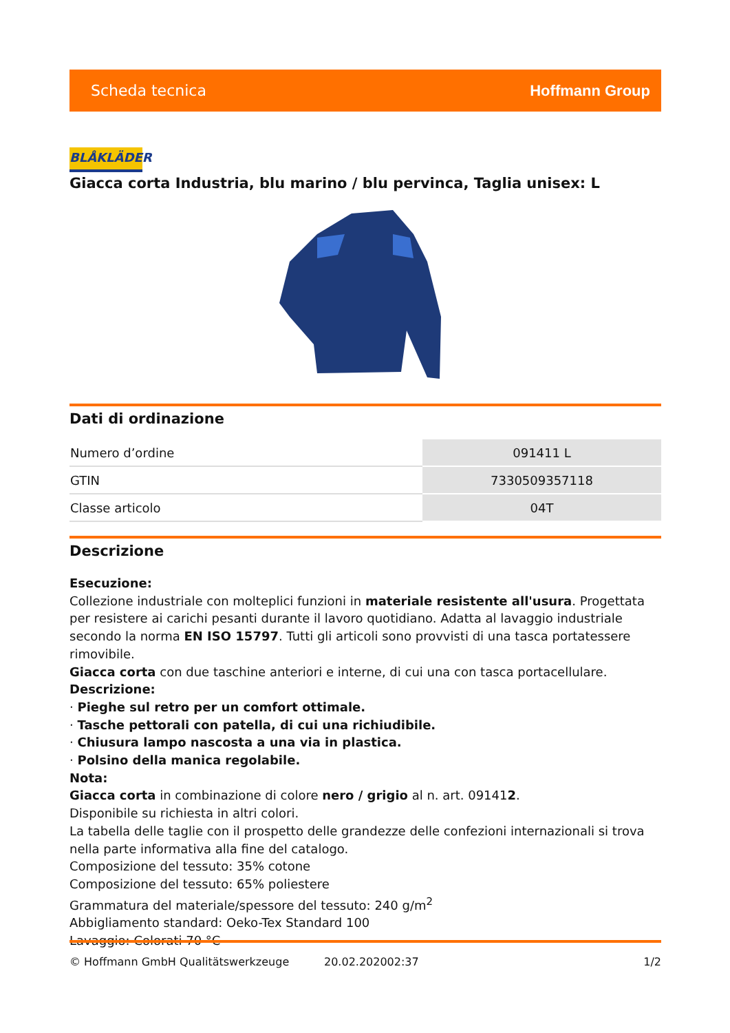Scheda tecnica Hoffmann Group
BLÅKLÄDER
Giacca corta Industria, blu marino / blu pervinca, Taglia unisex: L
Dati di ordinazione
| Numero d’ordine | 091411 L |
| GTIN | 7330509357118 |
| Classe articolo | 04T |
Descrizione
Esecuzione:
Collezione industriale con molteplici funzioni in materiale resistente all'usura. Progettata per resistere ai carichi pesanti durante il lavoro quotidiano. Adatta al lavaggio industriale secondo la norma EN ISO 15797. Tutti gli articoli sono provvisti di una tasca portatessere rimovibile.
Giacca corta con due taschine anteriori e interne, di cui una con tasca portacellulare.
Descrizione:
· Pieghe sul retro per un comfort ottimale.
· Tasche pettorali con patella, di cui una richiudibile.
· Chiusura lampo nascosta a una via in plastica.
· Polsino della manica regolabile.
Nota:
Giacca corta in combinazione di colore nero / grigio al n. art. 091412.
Disponibile su richiesta in altri colori.
La tabella delle taglie con il prospetto delle grandezze delle confezioni internazionali si trova nella parte informativa alla fine del catalogo.
Composizione del tessuto: 35% cotone
Composizione del tessuto: 65% poliestere
Grammatura del materiale/spessore del tessuto: 240 g/m<sup>2</sup>
Abbigliamento standard: Oeko-Tex Standard 100
Lavaggio: Colorati 70 °C
© Hoffmann GmbH Qualitätswerkzeuge 20.02.202002:37 1/2